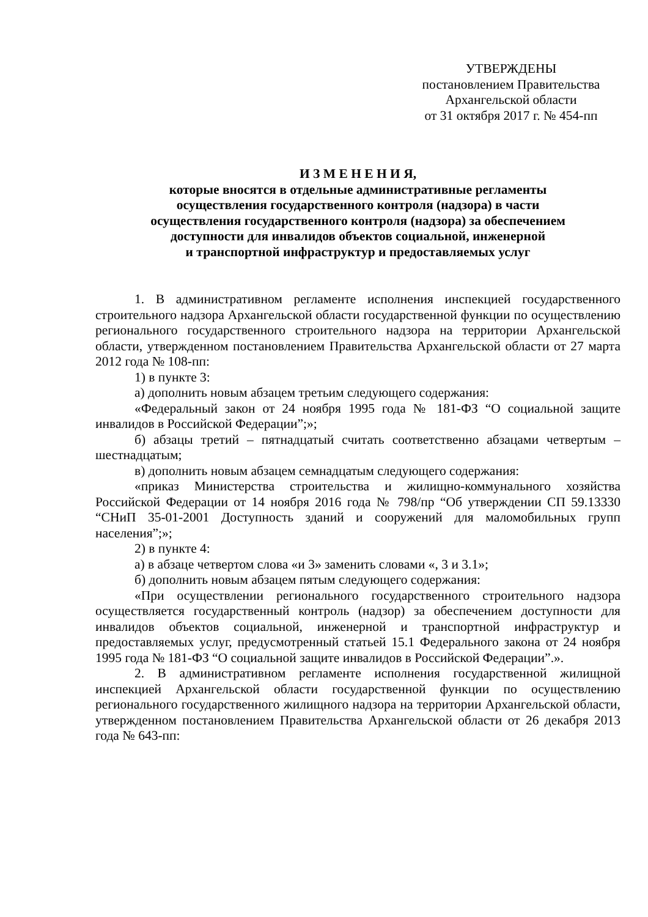УТВЕРЖДЕНЫ
постановлением Правительства
Архангельской области
от 31 октября 2017 г. № 454-пп
И З М Е Н Е Н И Я,
которые вносятся в отдельные административные регламенты
осуществления государственного контроля (надзора) в части
осуществления государственного контроля (надзора) за обеспечением
доступности для инвалидов объектов социальной, инженерной
и транспортной инфраструктур и предоставляемых услуг
1. В административном регламенте исполнения инспекцией государственного строительного надзора Архангельской области государственной функции по осуществлению регионального государственного строительного надзора на территории Архангельской области, утвержденном постановлением Правительства Архангельской области от 27 марта 2012 года № 108-пп:
1) в пункте 3:
а) дополнить новым абзацем третьим следующего содержания:
«Федеральный закон от 24 ноября 1995 года № 181-ФЗ “О социальной защите инвалидов в Российской Федерации”;»;
б) абзацы третий – пятнадцатый считать соответственно абзацами четвертым – шестнадцатым;
в) дополнить новым абзацем семнадцатым следующего содержания:
«приказ Министерства строительства и жилищно-коммунального хозяйства Российской Федерации от 14 ноября 2016 года № 798/пр “Об утверждении СП 59.13330 “СНиП 35-01-2001 Доступность зданий и сооружений для маломобильных групп населения”;»;
2) в пункте 4:
а) в абзаце четвертом слова «и 3» заменить словами «, 3 и 3.1»;
б) дополнить новым абзацем пятым следующего содержания:
«При осуществлении регионального государственного строительного надзора осуществляется государственный контроль (надзор) за обеспечением доступности для инвалидов объектов социальной, инженерной и транспортной инфраструктур и предоставляемых услуг, предусмотренный статьей 15.1 Федерального закона от 24 ноября 1995 года № 181-ФЗ “О социальной защите инвалидов в Российской Федерации”.».
2. В административном регламенте исполнения государственной жилищной инспекцией Архангельской области государственной функции по осуществлению регионального государственного жилищного надзора на территории Архангельской области, утвержденном постановлением Правительства Архангельской области от 26 декабря 2013 года № 643-пп: